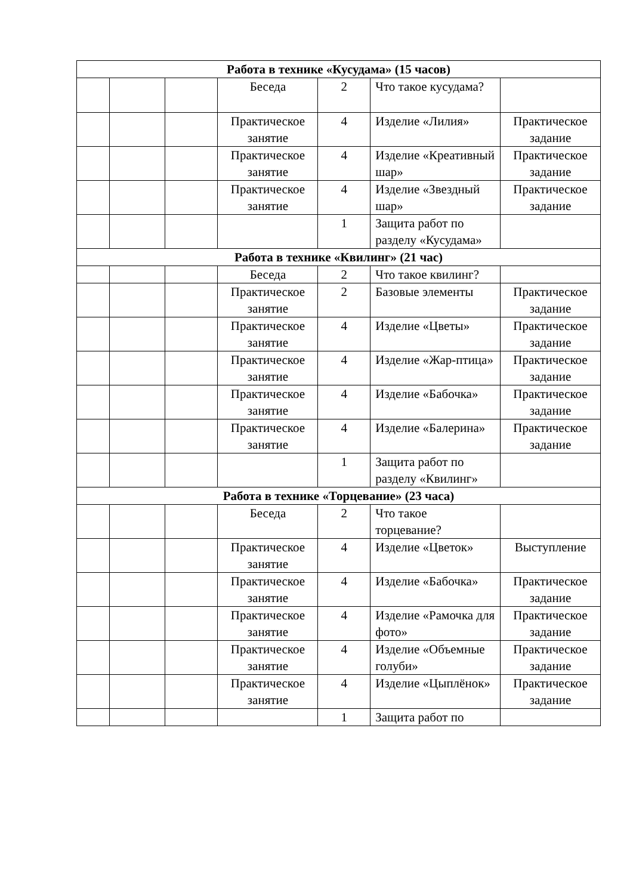| Работа в технике «Кусудама» (15 часов) | | | | | | |
| --- | --- | --- | --- | --- | --- | --- |
| | | | Беседа | 2 | Что такое кусудама? | |
| | | | Практическое занятие | 4 | Изделие «Лилия» | Практическое задание |
| | | | Практическое занятие | 4 | Изделие «Креативный шар» | Практическое задание |
| | | | Практическое занятие | 4 | Изделие «Звездный шар» | Практическое задание |
| | | | | 1 | Защита работ по разделу «Кусудама» | |
| Работа в технике «Квилинг» (21 час) | | | | | | |
| | | | Беседа | 2 | Что такое квилинг? | |
| | | | Практическое занятие | 2 | Базовые элементы | Практическое задание |
| | | | Практическое занятие | 4 | Изделие «Цветы» | Практическое задание |
| | | | Практическое занятие | 4 | Изделие «Жар-птица» | Практическое задание |
| | | | Практическое занятие | 4 | Изделие «Бабочка» | Практическое задание |
| | | | Практическое занятие | 4 | Изделие «Балерина» | Практическое задание |
| | | | | 1 | Защита работ по разделу «Квилинг» | |
| Работа в технике «Торцевание» (23 часа) | | | | | | |
| | | | Беседа | 2 | Что такое торцевание? | |
| | | | Практическое занятие | 4 | Изделие «Цветок» | Выступление |
| | | | Практическое занятие | 4 | Изделие «Бабочка» | Практическое задание |
| | | | Практическое занятие | 4 | Изделие «Рамочка для фото» | Практическое задание |
| | | | Практическое занятие | 4 | Изделие «Объемные голуби» | Практическое задание |
| | | | Практическое занятие | 4 | Изделие «Цыплёнок» | Практическое задание |
| | | | | 1 | Защита работ по | |